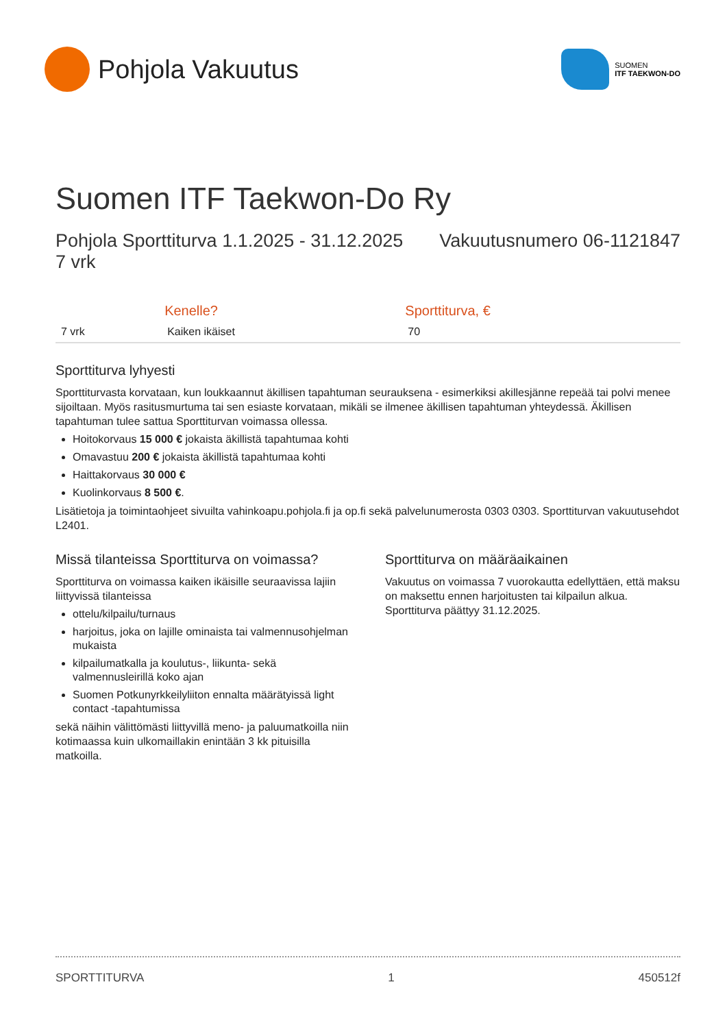Pohjola Vakuutus
SUOMEN
ITF TAEKWON-DO
Suomen ITF Taekwon-Do Ry
Pohjola Sporttiturva 1.1.2025 - 31.12.2025
7 vrk
Vakuutusnumero 06-1121847
| | Kenelle? | Sporttiturva, € |
| --- | --- | --- |
| 7 vrk | Kaiken ikäiset | 70 |
Sporttiturva lyhyesti
Sporttiturvasta korvataan, kun loukkaannut äkillisen tapahtuman seurauksena - esimerkiksi akillesjänne repeää tai polvi menee sijoiltaan. Myös rasitusmurtuma tai sen esiaste korvataan, mikäli se ilmenee äkillisen tapahtuman yhteydessä. Äkillisen tapahtuman tulee sattua Sporttiturvan voimassa ollessa.
Hoitokorvaus 15 000 € jokaista äkillistä tapahtumaa kohti
Omavastuu 200 € jokaista äkillistä tapahtumaa kohti
Haittakorvaus 30 000 €
Kuolinkorvaus 8 500 €.
Lisätietoja ja toimintaohjeet sivuilta vahinkoapu.pohjola.fi ja op.fi sekä palvelunumerosta 0303 0303. Sporttiturvan vakuutusehdot L2401.
Missä tilanteissa Sporttiturva on voimassa?
Sporttiturva on voimassa kaiken ikäisille seuraavissa lajiin liittyvissä tilanteissa
ottelu/kilpailu/turnaus
harjoitus, joka on lajille ominaista tai valmennusohjelman mukaista
kilpailumatkalla ja koulutus-, liikunta- sekä valmennusleirillä koko ajan
Suomen Potkunyrkkeilyliiton ennalta määrätyissä light contact -tapahtumissa
sekä näihin välittömästi liittyvillä meno- ja paluumatkoilla niin kotimaassa kuin ulkomaillakin enintään 3 kk pituisilla matkoilla.
Sporttiturva on määräaikainen
Vakuutus on voimassa 7 vuorokautta edellyttäen, että maksu on maksettu ennen harjoitusten tai kilpailun alkua. Sporttiturva päättyy 31.12.2025.
SPORTTITURVA 1 450512f